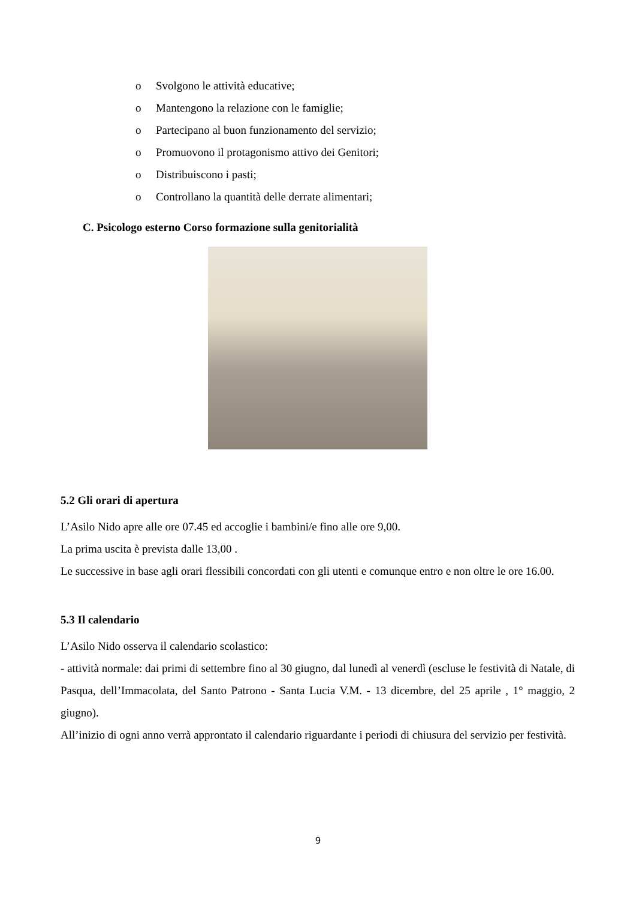o Svolgono le attività educative;
o Mantengono la relazione con le famiglie;
o Partecipano al buon funzionamento del servizio;
o Promuovono il protagonismo attivo dei Genitori;
o Distribuiscono i pasti;
o Controllano la quantità delle derrate alimentari;
C. Psicologo esterno Corso formazione sulla genitorialità
5.2 Gli orari di apertura
L’Asilo Nido apre alle ore 07.45 ed accoglie i bambini/e fino alle ore 9,00.
La prima uscita è prevista dalle 13,00 .
Le successive in base agli orari flessibili concordati con gli utenti e comunque entro e non oltre le ore 16.00.
5.3 Il calendario
L’Asilo Nido osserva il calendario scolastico:
- attività normale: dai primi di settembre fino al 30 giugno, dal lunedì al venerdì (escluse le festività di Natale, di Pasqua, dell’Immacolata, del Santo Patrono - Santa Lucia V.M. - 13 dicembre, del 25 aprile , 1° maggio, 2 giugno).
All’inizio di ogni anno verrà approntato il calendario riguardante i periodi di chiusura del servizio per festività.
9